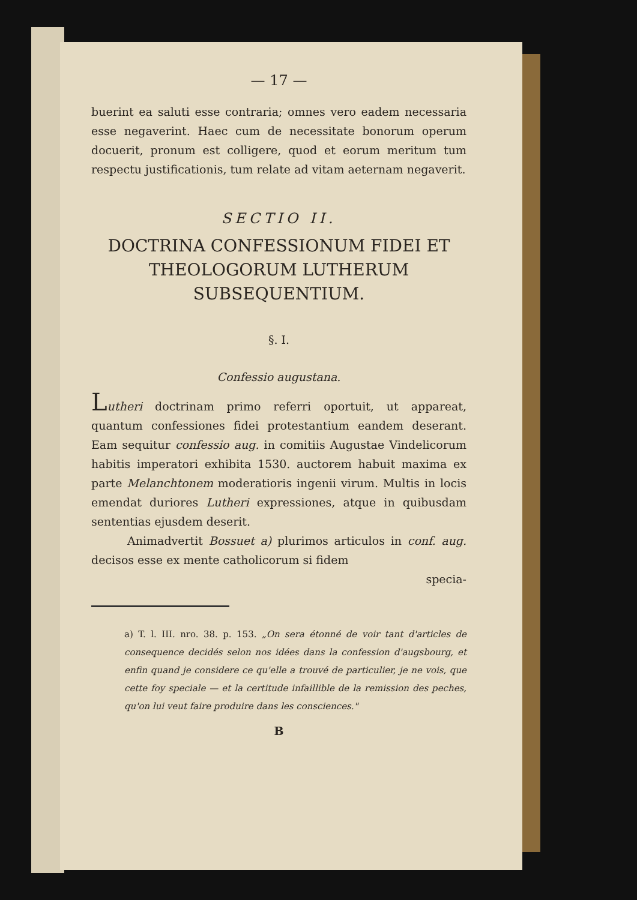— 17 —
buerint ea saluti esse contraria; omnes vero eadem necessaria esse negaverint. Haec cum de necessitate bonorum operum docuerit, pronum est colligere, quod et eorum meritum tum respectu justificationis, tum relate ad vitam aeternam negaverit.
SECTIO II.
DOCTRINA CONFESSIONUM FIDEI ET THEOLOGORUM LUTHERUM SUBSEQUENTIUM.
§. I.
Confessio augustana.
Lutheri doctrinam primo referri oportuit, ut appareat, quantum confessiones fidei protestantium eandem deserant. Eam sequitur confessio aug. in comitiis Augustae Vindelicorum habitis imperatori exhibita 1530. auctorem habuit maxima ex parte Melanchtonem moderatioris ingenii virum. Multis in locis emendat duriores Lutheri expressiones, atque in quibusdam sententias ejusdem deserit.
Animadvertit Bossuet a) plurimos articulos in conf. aug. decisos esse ex mente catholicorum si fidem
specia-
a) T. l. III. nro. 38. p. 153. „On sera étonné de voir tant d'articles de consequence decidés selon nos idées dans la confession d'augsbourg, et enfin quand je considere ce qu'elle a trouvé de particulier, je ne vois, que cette foy speciale — et la certitude infaillible de la remission des peches, qu'on lui veut faire produire dans les consciences."
B